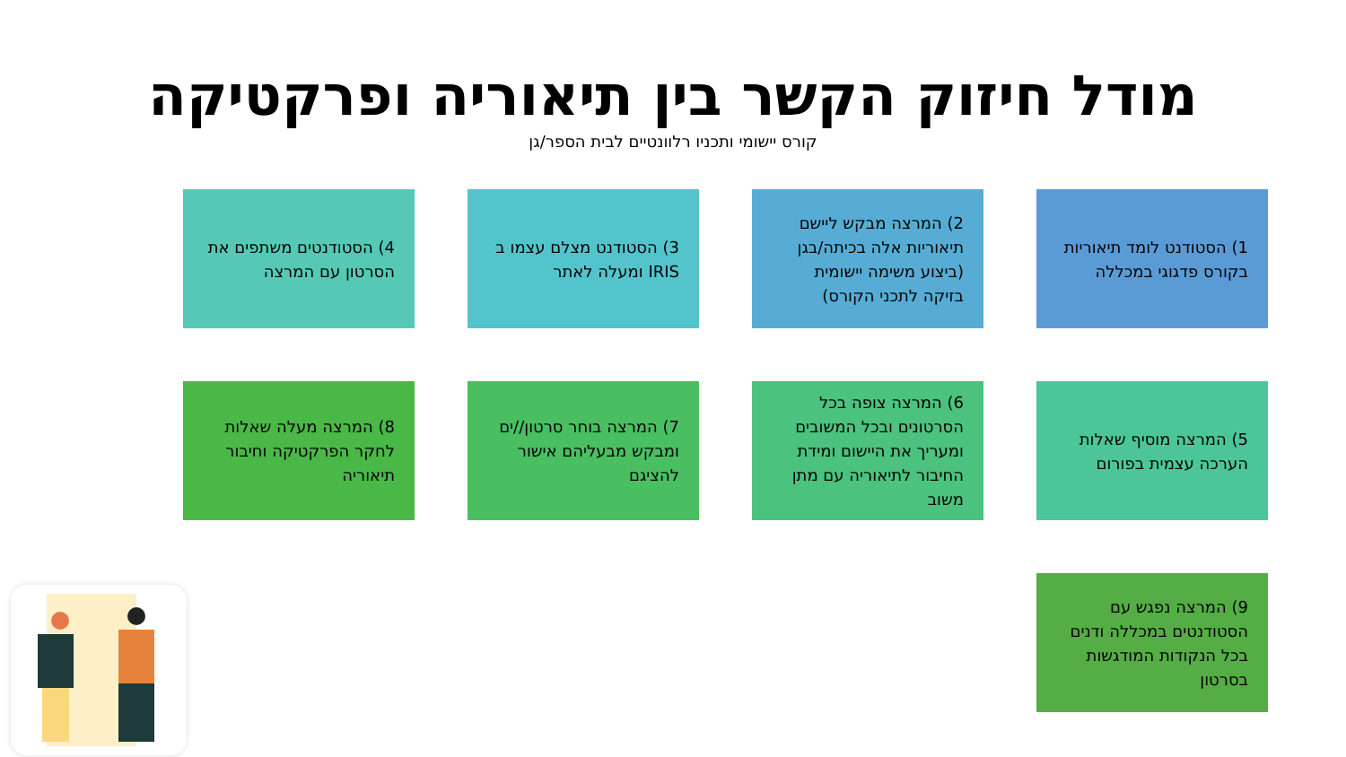מודל חיזוק הקשר בין תיאוריה ופרקטיקה
קורס יישומי ותכניו רלוונטיים לבית הספר/גן
1) הסטודנט לומד תיאוריות בקורס פדגוגי במכללה
2) המרצה מבקש ליישם תיאוריות אלה בכיתה/בגן (ביצוע משימה יישומית בזיקה לתכני הקורס)
3) הסטודנט מצלם עצמו ב IRIS ומעלה לאתר
4) הסטודנטים משתפים את הסרטון עם המרצה
5) המרצה מוסיף שאלות הערכה עצמית בפורום
6) המרצה צופה בכל הסרטונים ובכל המשובים ומעריך את היישום ומידת החיבור לתיאוריה עם מתן משוב
7) המרצה בוחר סרטון//ים ומבקש מבעליהם אישור להציגם
8) המרצה מעלה שאלות לחקר הפרקטיקה וחיבור תיאוריה
9) המרצה נפגש עם הסטודנטים במכללה ודנים בכל הנקודות המודגשות בסרטון